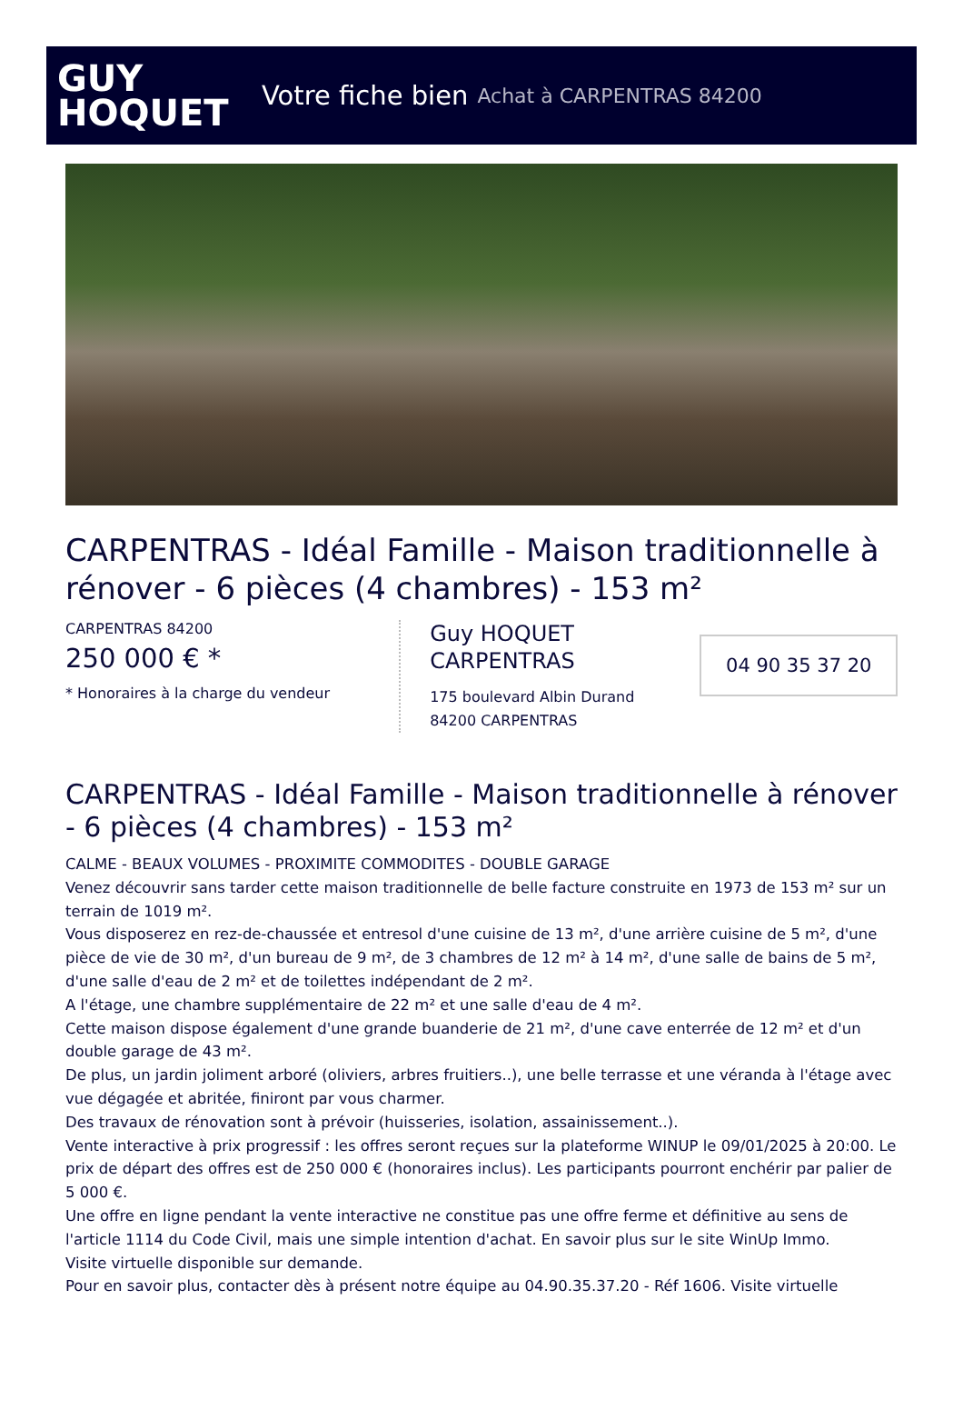GUY
HOQUET
Votre fiche bien Achat à CARPENTRAS 84200
CARPENTRAS - Idéal Famille - Maison traditionnelle à rénover - 6 pièces (4 chambres) - 153 m²
CARPENTRAS 84200
250 000 € *
* Honoraires à la charge du vendeur
Guy HOQUET CARPENTRAS
175 boulevard Albin Durand
84200 CARPENTRAS
04 90 35 37 20
CARPENTRAS - Idéal Famille - Maison traditionnelle à rénover - 6 pièces (4 chambres) - 153 m²
CALME - BEAUX VOLUMES - PROXIMITE COMMODITES - DOUBLE GARAGE
Venez découvrir sans tarder cette maison traditionnelle de belle facture construite en 1973 de 153 m² sur un terrain de 1019 m².
Vous disposerez en rez-de-chaussée et entresol d'une cuisine de 13 m², d'une arrière cuisine de 5 m², d'une pièce de vie de 30 m², d'un bureau de 9 m², de 3 chambres de 12 m² à 14 m², d'une salle de bains de 5 m², d'une salle d'eau de 2 m² et de toilettes indépendant de 2 m².
A l'étage, une chambre supplémentaire de 22 m² et une salle d'eau de 4 m².
Cette maison dispose également d'une grande buanderie de 21 m², d'une cave enterrée de 12 m² et d'un double garage de 43 m².
De plus, un jardin joliment arboré (oliviers, arbres fruitiers..), une belle terrasse et une véranda à l'étage avec vue dégagée et abritée, finiront par vous charmer.
Des travaux de rénovation sont à prévoir (huisseries, isolation, assainissement..).
Vente interactive à prix progressif : les offres seront reçues sur la plateforme WINUP le 09/01/2025 à 20:00. Le prix de départ des offres est de 250 000 € (honoraires inclus). Les participants pourront enchérir par palier de 5 000 €.
Une offre en ligne pendant la vente interactive ne constitue pas une offre ferme et définitive au sens de l'article 1114 du Code Civil, mais une simple intention d'achat. En savoir plus sur le site WinUp Immo.
Visite virtuelle disponible sur demande.
Pour en savoir plus, contacter dès à présent notre équipe au 04.90.35.37.20 - Réf 1606. Visite virtuelle